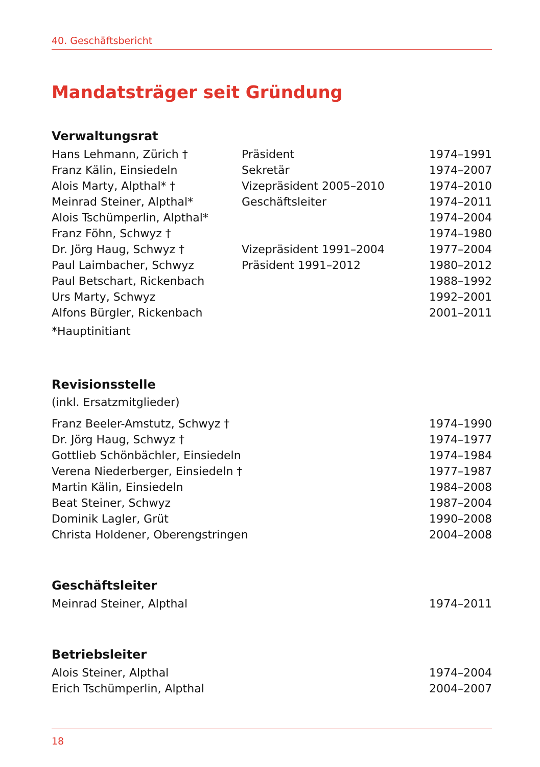40. Geschäftsbericht
Mandatsträger seit Gründung
Verwaltungsrat
| Hans Lehmann, Zürich † | Präsident | 1974–1991 |
| Franz Kälin, Einsiedeln | Sekretär | 1974–2007 |
| Alois Marty, Alpthal* † | Vizepräsident 2005–2010 | 1974–2010 |
| Meinrad Steiner, Alpthal* | Geschäftsleiter | 1974–2011 |
| Alois Tschümperlin, Alpthal* | | 1974–2004 |
| Franz Föhn, Schwyz † | | 1974–1980 |
| Dr. Jörg Haug, Schwyz † | Vizepräsident 1991–2004 | 1977–2004 |
| Paul Laimbacher, Schwyz | Präsident 1991–2012 | 1980–2012 |
| Paul Betschart, Rickenbach | | 1988–1992 |
| Urs Marty, Schwyz | | 1992–2001 |
| Alfons Bürgler, Rickenbach | | 2001–2011 |
*Hauptinitiant
Revisionsstelle
(inkl. Ersatzmitglieder)
| Franz Beeler-Amstutz, Schwyz † | 1974–1990 |
| Dr. Jörg Haug, Schwyz † | 1974–1977 |
| Gottlieb Schönbächler, Einsiedeln | 1974–1984 |
| Verena Niederberger, Einsiedeln † | 1977–1987 |
| Martin Kälin, Einsiedeln | 1984–2008 |
| Beat Steiner, Schwyz | 1987–2004 |
| Dominik Lagler, Grüt | 1990–2008 |
| Christa Holdener, Oberengstringen | 2004–2008 |
Geschäftsleiter
| Meinrad Steiner, Alpthal | 1974–2011 |
Betriebsleiter
| Alois Steiner, Alpthal | 1974–2004 |
| Erich Tschümperlin, Alpthal | 2004–2007 |
18